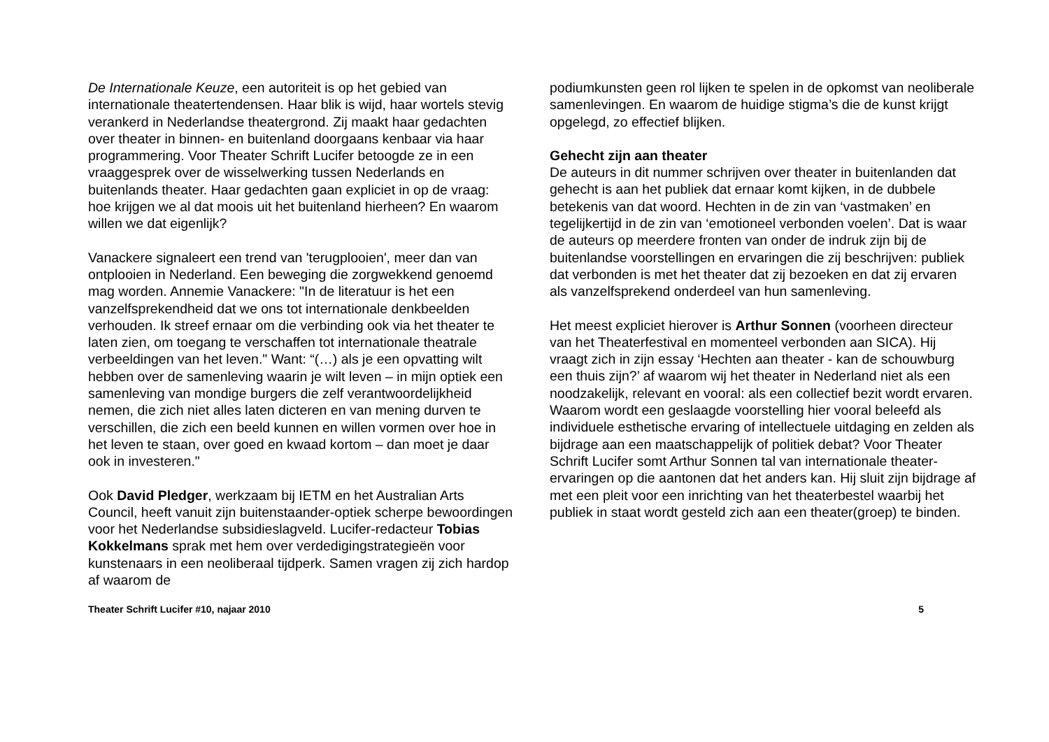De Internationale Keuze, een autoriteit is op het gebied van internationale theatertendensen. Haar blik is wijd, haar wortels stevig verankerd in Nederlandse theatergrond. Zij maakt haar gedachten over theater in binnen- en buitenland doorgaans kenbaar via haar programmering. Voor Theater Schrift Lucifer betoogde ze in een vraaggesprek over de wisselwerking tussen Nederlands en buitenlands theater. Haar gedachten gaan expliciet in op de vraag: hoe krijgen we al dat moois uit het buitenland hierheen? En waarom willen we dat eigenlijk?
Vanackere signaleert een trend van 'terugplooien', meer dan van ontplooien in Nederland. Een beweging die zorgwekkend genoemd mag worden. Annemie Vanackere: "In de literatuur is het een vanzelfsprekendheid dat we ons tot internationale denkbeelden verhouden. Ik streef ernaar om die verbinding ook via het theater te laten zien, om toegang te verschaffen tot internationale theatrale verbeeldingen van het leven." Want: “(…) als je een opvatting wilt hebben over de samenleving waarin je wilt leven – in mijn optiek een samenleving van mondige burgers die zelf verantwoordelijkheid nemen, die zich niet alles laten dicteren en van mening durven te verschillen, die zich een beeld kunnen en willen vormen over hoe in het leven te staan, over goed en kwaad kortom – dan moet je daar ook in investeren."
Ook David Pledger, werkzaam bij IETM en het Australian Arts Council, heeft vanuit zijn buitenstaander-optiek scherpe bewoordingen voor het Nederlandse subsidieslagveld. Lucifer-redacteur Tobias Kokkelmans sprak met hem over verdedigingstrategieën voor kunstenaars in een neoliberaal tijdperk. Samen vragen zij zich hardop af waarom de
podiumkunsten geen rol lijken te spelen in de opkomst van neoliberale samenlevingen. En waarom de huidige stigma’s die de kunst krijgt opgelegd, zo effectief blijken.
Gehecht zijn aan theater
De auteurs in dit nummer schrijven over theater in buitenlanden dat gehecht is aan het publiek dat ernaar komt kijken, in de dubbele betekenis van dat woord. Hechten in de zin van ‘vastmaken’ en tegelijkertijd in de zin van ‘emotioneel verbonden voelen’. Dat is waar de auteurs op meerdere fronten van onder de indruk zijn bij de buitenlandse voorstellingen en ervaringen die zij beschrijven: publiek dat verbonden is met het theater dat zij bezoeken en dat zij ervaren als vanzelfsprekend onderdeel van hun samenleving.
Het meest expliciet hierover is Arthur Sonnen (voorheen directeur van het Theaterfestival en momenteel verbonden aan SICA). Hij vraagt zich in zijn essay ‘Hechten aan theater - kan de schouwburg een thuis zijn?’ af waarom wij het theater in Nederland niet als een noodzakelijk, relevant en vooral: als een collectief bezit wordt ervaren. Waarom wordt een geslaagde voorstelling hier vooral beleefd als individuele esthetische ervaring of intellectuele uitdaging en zelden als bijdrage aan een maatschappelijk of politiek debat? Voor Theater Schrift Lucifer somt Arthur Sonnen tal van internationale theater-ervaringen op die aantonen dat het anders kan. Hij sluit zijn bijdrage af met een pleit voor een inrichting van het theaterbestel waarbij het publiek in staat wordt gesteld zich aan een theater(groep) te binden.
Theater Schrift Lucifer #10, najaar 2010 5